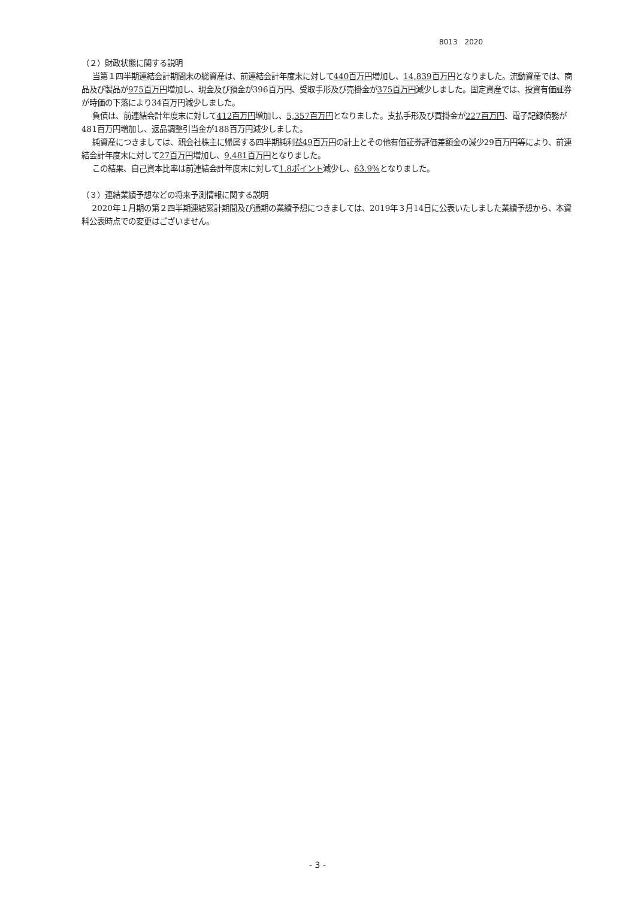8013　2020
（２）財政状態に関する説明
当第１四半期連結会計期間末の総資産は、前連結会計年度末に対して440百万円増加し、14,839百万円となりました。流動資産では、商品及び製品が975百万円増加し、現金及び預金が396百万円、受取手形及び売掛金が375百万円減少しました。固定資産では、投資有価証券が時価の下落により34百万円減少しました。
負債は、前連結会計年度末に対して412百万円増加し、5,357百万円となりました。支払手形及び買掛金が227百万円、電子記録債務が481百万円増加し、返品調整引当金が188百万円減少しました。
純資産につきましては、親会社株主に帰属する四半期純利益49百万円の計上とその他有価証券評価差額金の減少29百万円等により、前連結会計年度末に対して27百万円増加し、9,481百万円となりました。
この結果、自己資本比率は前連結会計年度末に対して1.8ポイント減少し、63.9% となりました。
（３）連結業績予想などの将来予測情報に関する説明
2020年１月期の第２四半期連結累計期間及び通期の業績予想につきましては、2019年３月14日に公表いたしました業績予想から、本資料公表時点での変更はございません。
- 3 -